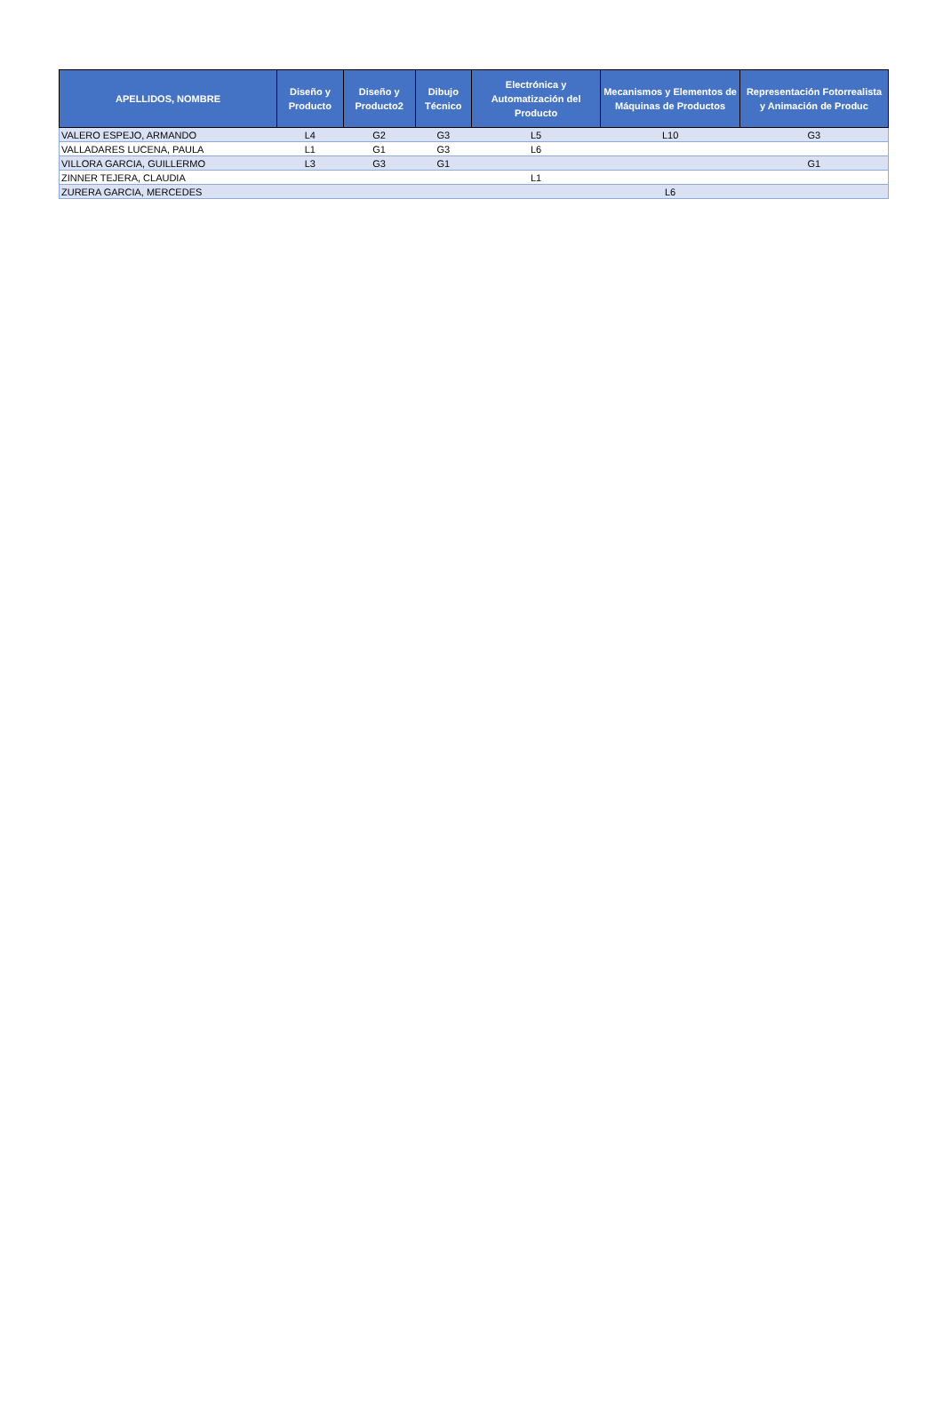| APELLIDOS, NOMBRE | Diseño y Producto | Diseño y Producto2 | Dibujo Técnico | Electrónica y Automatización del Producto | Mecanismos y Elementos de Máquinas de Productos | Representación Fotorrealista y Animación de Produc |
| --- | --- | --- | --- | --- | --- | --- |
| VALERO ESPEJO, ARMANDO | L4 | G2 | G3 | L5 | L10 | G3 |
| VALLADARES LUCENA, PAULA | L1 | G1 | G3 | L6 | | |
| VILLORA GARCIA, GUILLERMO | L3 | G3 | G1 | | | G1 |
| ZINNER TEJERA, CLAUDIA | | | | L1 | | |
| ZURERA GARCIA, MERCEDES | | | | | L6 | |